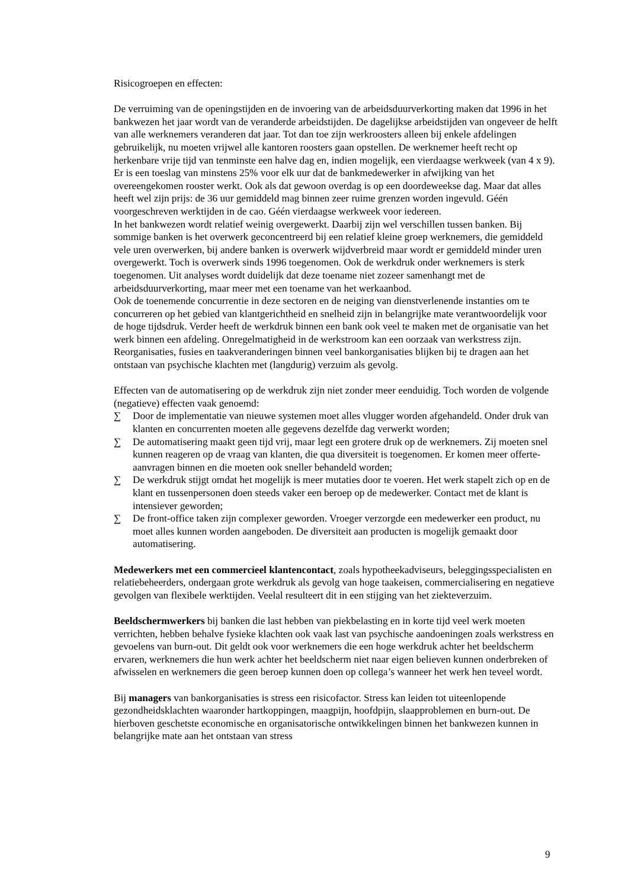Risicogroepen en effecten:
De verruiming van de openingstijden en de invoering van de arbeidsduurverkorting maken dat 1996 in het bankwezen het jaar wordt van de veranderde arbeidstijden. De dagelijkse arbeidstijden van ongeveer de helft van alle werknemers veranderen dat jaar. Tot dan toe zijn werkroosters alleen bij enkele afdelingen gebruikelijk, nu moeten vrijwel alle kantoren roosters gaan opstellen. De werknemer heeft recht op herkenbare vrije tijd van tenminste een halve dag en, indien mogelijk, een vierdaagse werkweek (van 4 x 9). Er is een toeslag van minstens 25% voor elk uur dat de bankmedewerker in afwijking van het overeengekomen rooster werkt. Ook als dat gewoon overdag is op een doordeweekse dag. Maar dat alles heeft wel zijn prijs: de 36 uur gemiddeld mag binnen zeer ruime grenzen worden ingevuld. Géén voorgeschreven werktijden in de cao. Géén vierdaagse werkweek voor iedereen.
In het bankwezen wordt relatief weinig overgewerkt. Daarbij zijn wel verschillen tussen banken. Bij sommige banken is het overwerk geconcentreerd bij een relatief kleine groep werknemers, die gemiddeld vele uren overwerken, bij andere banken is overwerk wijdverbreid maar wordt er gemiddeld minder uren overgewerkt. Toch is overwerk sinds 1996 toegenomen. Ook de werkdruk onder werknemers is sterk toegenomen. Uit analyses wordt duidelijk dat deze toename niet zozeer samenhangt met de arbeidsduurverkorting, maar meer met een toename van het werkaanbod.
Ook de toenemende concurrentie in deze sectoren en de neiging van dienstverlenende instanties om te concurreren op het gebied van klantgerichtheid en snelheid zijn in belangrijke mate verantwoordelijk voor de hoge tijdsdruk. Verder heeft de werkdruk binnen een bank ook veel te maken met de organisatie van het werk binnen een afdeling. Onregelmatigheid in de werkstroom kan een oorzaak van werkstress zijn. Reorganisaties, fusies en taakveranderingen binnen veel bankorganisaties blijken bij te dragen aan het ontstaan van psychische klachten met (langdurig) verzuim als gevolg.
Effecten van de automatisering op de werkdruk zijn niet zonder meer eenduidig. Toch worden de volgende (negatieve) effecten vaak genoemd:
∑ Door de implementatie van nieuwe systemen moet alles vlugger worden afgehandeld. Onder druk van klanten en concurrenten moeten alle gegevens dezelfde dag verwerkt worden;
∑ De automatisering maakt geen tijd vrij, maar legt een grotere druk op de werknemers. Zij moeten snel kunnen reageren op de vraag van klanten, die qua diversiteit is toegenomen. Er komen meer offerte-aanvragen binnen en die moeten ook sneller behandeld worden;
∑ De werkdruk stijgt omdat het mogelijk is meer mutaties door te voeren. Het werk stapelt zich op en de klant en tussenpersonen doen steeds vaker een beroep op de medewerker. Contact met de klant is intensiever geworden;
∑ De front-office taken zijn complexer geworden. Vroeger verzorgde een medewerker een product, nu moet alles kunnen worden aangeboden. De diversiteit aan producten is mogelijk gemaakt door automatisering.
Medewerkers met een commercieel klantencontact, zoals hypotheekadviseurs, beleggingsspecialisten en relatiebeheerders, ondergaan grote werkdruk als gevolg van hoge taakeisen, commercialisering en negatieve gevolgen van flexibele werktijden. Veelal resulteert dit in een stijging van het ziekteverzuim.
Beeldschermwerkers bij banken die last hebben van piekbelasting en in korte tijd veel werk moeten verrichten, hebben behalve fysieke klachten ook vaak last van psychische aandoeningen zoals werkstress en gevoelens van burn-out. Dit geldt ook voor werknemers die een hoge werkdruk achter het beeldscherm ervaren, werknemers die hun werk achter het beeldscherm niet naar eigen believen kunnen onderbreken of afwisselen en werknemers die geen beroep kunnen doen op collega’s wanneer het werk hen teveel wordt.
Bij managers van bankorganisaties is stress een risicofactor. Stress kan leiden tot uiteenlopende gezondheidsklachten waaronder hartkoppingen, maagpijn, hoofdpijn, slaapproblemen en burn-out. De hierboven geschetste economische en organisatorische ontwikkelingen binnen het bankwezen kunnen in belangrijke mate aan het ontstaan van stress
9